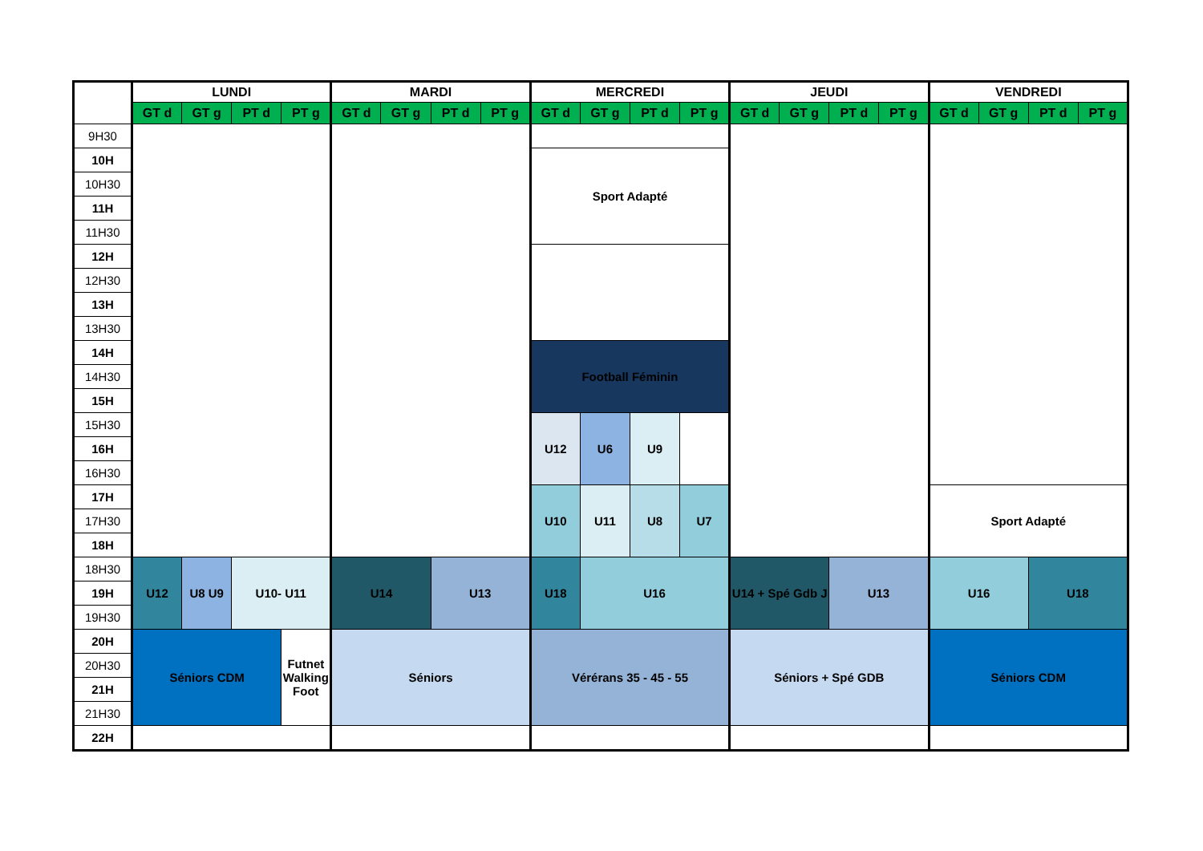| | LUNDI | | | | MARDI | | | | MERCREDI | | | | JEUDI | | | | VENDREDI | | | |
| --- | --- | --- | --- | --- | --- | --- | --- | --- | --- | --- | --- | --- | --- | --- | --- | --- | --- | --- | --- | --- |
| | GT d | GT g | PT d | PT g | GT d | GT g | PT d | PT g | GT d | GT g | PT d | PT g | GT d | GT g | PT d | PT g | GT d | GT g | PT d | PT g |
| 9H30 | | | | | | | | | | | | | | | | | | | | |
| 10H | | | | | | | | | Sport Adapté | | | | | | | | | | | |
| 10H30 | | | | | | | | | | | | | | | | | | | | |
| 11H | | | | | | | | | | | | | | | | | | | | |
| 11H30 | | | | | | | | | | | | | | | | | | | | |
| 12H | | | | | | | | | | | | | | | | | | | | |
| 12H30 | | | | | | | | | | | | | | | | | | | | |
| 13H | | | | | | | | | | | | | | | | | | | | |
| 13H30 | | | | | | | | | | | | | | | | | | | | |
| 14H | | | | | | | | | Football Féminin | | | | | | | | | | | |
| 14H30 | | | | | | | | | | | | | | | | | | | | |
| 15H | | | | | | | | | | | | | | | | | | | | |
| 15H30 | | | | | | | | | U12 | U6 | U9 | | | | | | | | | |
| 16H | | | | | | | | | | | | | | | | | | | | |
| 16H30 | | | | | | | | | | | | | | | | | | | | |
| 17H | | | | | | | | | U10 | U11 | U8 | U7 | | | | | Sport Adapté | | | |
| 17H30 | | | | | | | | | | | | | | | | | | | | |
| 18H | | | | | | | | | | | | | | | | | | | | |
| 18H30 | U12 | U8 U9 | U10- U11 | | U14 | | U13 | | U18 | U16 | | | U14 + Spé Gdb J | | U13 | | U16 | | U18 | |
| 19H | | | | | | | | | | | | | | | | | | | | |
| 19H30 | | | | | | | | | | | | | | | | | | | | |
| 20H | Séniors CDM | | | Futnet Walking Foot | Séniors | | | | Vérérans 35 - 45 - 55 | | | | Séniors + Spé GDB | | | | Séniors CDM | | | |
| 20H30 | | | | | | | | | | | | | | | | | | | | |
| 21H | | | | | | | | | | | | | | | | | | | | |
| 21H30 | | | | | | | | | | | | | | | | | | | | |
| 22H | | | | | | | | | | | | | | | | | | | | |